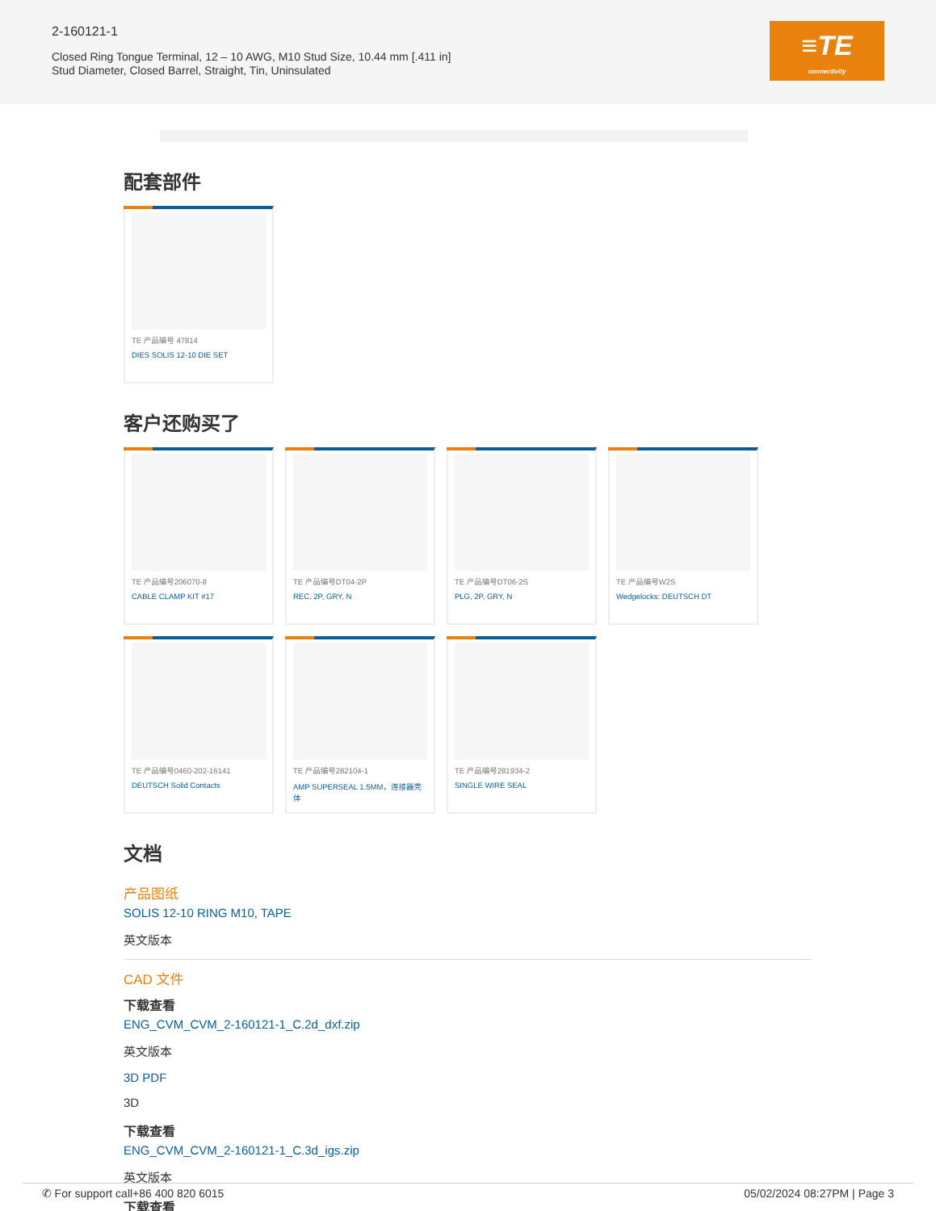2-160121-1
Closed Ring Tongue Terminal, 12 – 10 AWG, M10 Stud Size, 10.44 mm [.411 in] Stud Diameter, Closed Barrel, Straight, Tin, Uninsulated
≡TE
connectivity
配套部件
TE 产品编号 47814
DIES SOLIS 12-10 DIE SET
客户还购买了
TE 产品编号206070-8
CABLE CLAMP KIT #17
TE 产品编号DT04-2P
REC, 2P, GRY, N
TE 产品编号DT06-2S
PLG, 2P, GRY, N
TE 产品编号W2S
Wedgelocks: DEUTSCH DT
TE 产品编号0460-202-16141
DEUTSCH Solid Contacts
TE 产品编号282104-1
AMP SUPERSEAL 1.5MM，连接器壳体
TE 产品编号281934-2
SINGLE WIRE SEAL
文档
产品图纸
SOLIS 12-10 RING M10, TAPE
英文版本
CAD 文件
下载查看
ENG_CVM_CVM_2-160121-1_C.2d_dxf.zip
英文版本
3D PDF
3D
下载查看
ENG_CVM_CVM_2-160121-1_C.3d_igs.zip
英文版本
下载查看
✆ For support call+86 400 820 6015 05/02/2024 08:27PM | Page 3